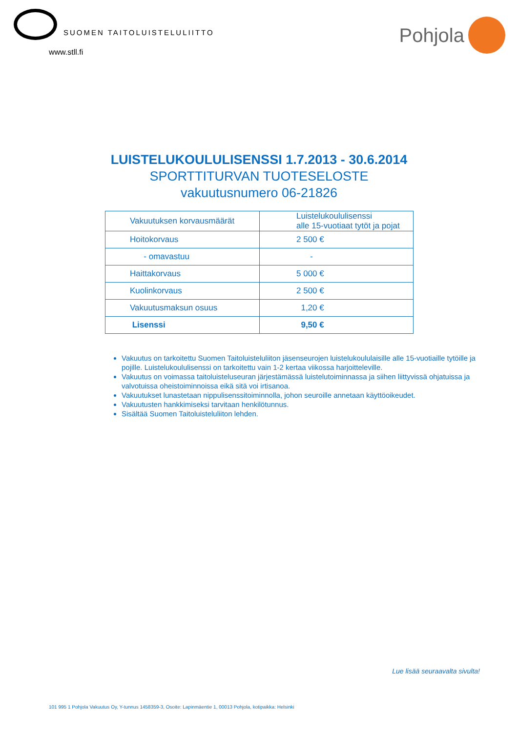SUOMEN TAITOLUISTELULIITTO
www.stll.fi
Pohjola
LUISTELUKOULULISENSSI 1.7.2013 - 30.6.2014
SPORTTITURVAN TUOTESELOSTE
vakuutusnumero 06-21826
| Vakuutuksen korvausmäärät | Luistelukoululisenssi alle 15-vuotiaat tytöt ja pojat |
| --- | --- |
| Hoitokorvaus | 2 500 € |
| - omavastuu | - |
| Haittakorvaus | 5 000 € |
| Kuolinkorvaus | 2 500 € |
| Vakuutusmaksun osuus | 1,20 € |
| Lisenssi | 9,50 € |
Vakuutus on tarkoitettu Suomen Taitoluisteluliiton jäsenseurojen luistelukoululaisille alle 15-vuotiaille tytöille ja pojille. Luistelukoululisenssi on tarkoitettu vain 1-2 kertaa viikossa harjoitteleville.
Vakuutus on voimassa taitoluisteluseuran järjestämässä luistelutoiminnassa ja siihen liittyvissä ohjatuissa ja valvotuissa oheistoiminnoissa eikä sitä voi irtisanoa.
Vakuutukset lunastetaan nippulisenssitoiminnolla, johon seuroille annetaan käyttöoikeudet.
Vakuutusten hankkimiseksi tarvitaan henkilötunnus.
Sisältää Suomen Taitoluisteluliiton lehden.
Lue lisää seuraavalta sivulta!
101 995 1 Pohjola Vakuutus Oy, Y-tunnus 1458359-3, Osoite: Lapinmäentie 1, 00013 Pohjola, kotipaikka: Helsinki